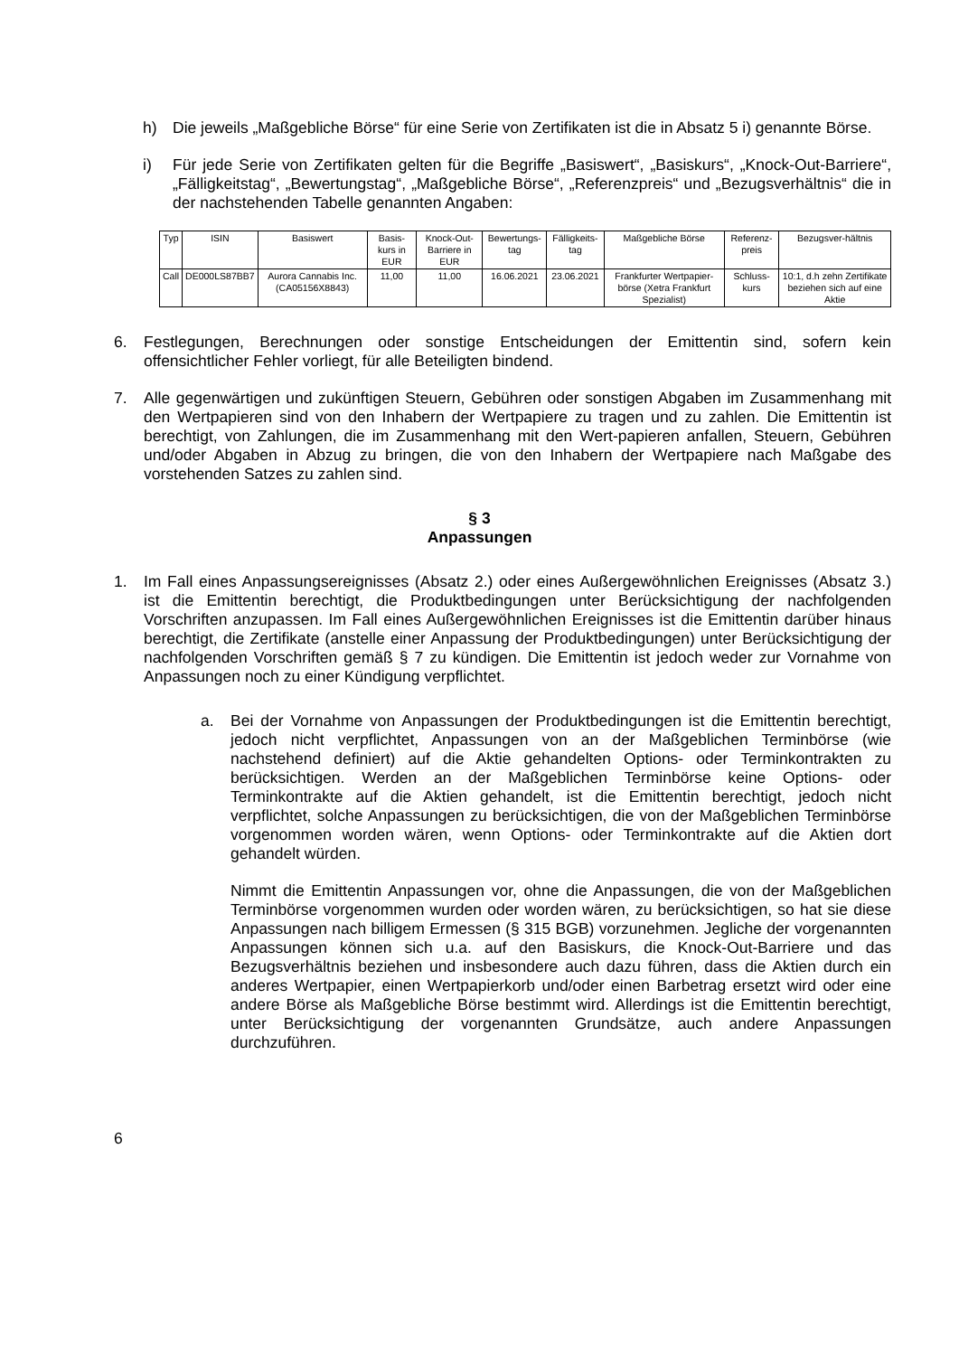h) Die jeweils „Maßgebliche Börse“ für eine Serie von Zertifikaten ist die in Absatz 5 i) genannte Börse.
i) Für jede Serie von Zertifikaten gelten für die Begriffe „Basiswert“, „Basiskurs“, „Knock-Out-Barriere“, „Fälligkeitstag“, „Bewertungstag“, „Maßgebliche Börse“, „Referenzpreis“ und „Bezugsverhältnis“ die in der nachstehenden Tabelle genannten Angaben:
| Typ | ISIN | Basiswert | Basis-kurs in EUR | Knock-Out-Barriere in EUR | Bewertungs-tag | Fälligkeits-tag | Maßgebliche Börse | Referenz-preis | Bezugsver-hältnis |
| --- | --- | --- | --- | --- | --- | --- | --- | --- | --- |
| Call | DE000LS87BB7 | Aurora Cannabis Inc. (CA05156X8843) | 11,00 | 11,00 | 16.06.2021 | 23.06.2021 | Frankfurter Wertpapier-börse (Xetra Frankfurt Spezialist) | Schluss-kurs | 10:1, d.h zehn Zertifikate beziehen sich auf eine Aktie |
6. Festlegungen, Berechnungen oder sonstige Entscheidungen der Emittentin sind, sofern kein offensichtlicher Fehler vorliegt, für alle Beteiligten bindend.
7. Alle gegenwärtigen und zukünftigen Steuern, Gebühren oder sonstigen Abgaben im Zusammenhang mit den Wertpapieren sind von den Inhabern der Wertpapiere zu tragen und zu zahlen. Die Emittentin ist berechtigt, von Zahlungen, die im Zusammenhang mit den Wert-papieren anfallen, Steuern, Gebühren und/oder Abgaben in Abzug zu bringen, die von den Inhabern der Wertpapiere nach Maßgabe des vorstehenden Satzes zu zahlen sind.
§ 3
Anpassungen
1. Im Fall eines Anpassungsereignisses (Absatz 2.) oder eines Außergewöhnlichen Ereignisses (Absatz 3.) ist die Emittentin berechtigt, die Produktbedingungen unter Berücksichtigung der nachfolgenden Vorschriften anzupassen. Im Fall eines Außergewöhnlichen Ereignisses ist die Emittentin darüber hinaus berechtigt, die Zertifikate (anstelle einer Anpassung der Produktbedingungen) unter Berücksichtigung der nachfolgenden Vorschriften gemäß § 7 zu kündigen. Die Emittentin ist jedoch weder zur Vornahme von Anpassungen noch zu einer Kündigung verpflichtet.
a. Bei der Vornahme von Anpassungen der Produktbedingungen ist die Emittentin berechtigt, jedoch nicht verpflichtet, Anpassungen von an der Maßgeblichen Terminbörse (wie nachstehend definiert) auf die Aktie gehandelten Options- oder Terminkontrakten zu berücksichtigen. Werden an der Maßgeblichen Terminbörse keine Options- oder Terminkontrakte auf die Aktien gehandelt, ist die Emittentin berechtigt, jedoch nicht verpflichtet, solche Anpassungen zu berücksichtigen, die von der Maßgeblichen Terminbörse vorgenommen worden wären, wenn Options- oder Terminkontrakte auf die Aktien dort gehandelt würden.
Nimmt die Emittentin Anpassungen vor, ohne die Anpassungen, die von der Maßgeblichen Terminbörse vorgenommen wurden oder worden wären, zu berücksichtigen, so hat sie diese Anpassungen nach billigem Ermessen (§ 315 BGB) vorzunehmen. Jegliche der vorgenannten Anpassungen können sich u.a. auf den Basiskurs, die Knock-Out-Barriere und das Bezugsverhältnis beziehen und insbesondere auch dazu führen, dass die Aktien durch ein anderes Wertpapier, einen Wertpapierkorb und/oder einen Barbetrag ersetzt wird oder eine andere Börse als Maßgebliche Börse bestimmt wird. Allerdings ist die Emittentin berechtigt, unter Berücksichtigung der vorgenannten Grundsätze, auch andere Anpassungen durchzuführen.
6